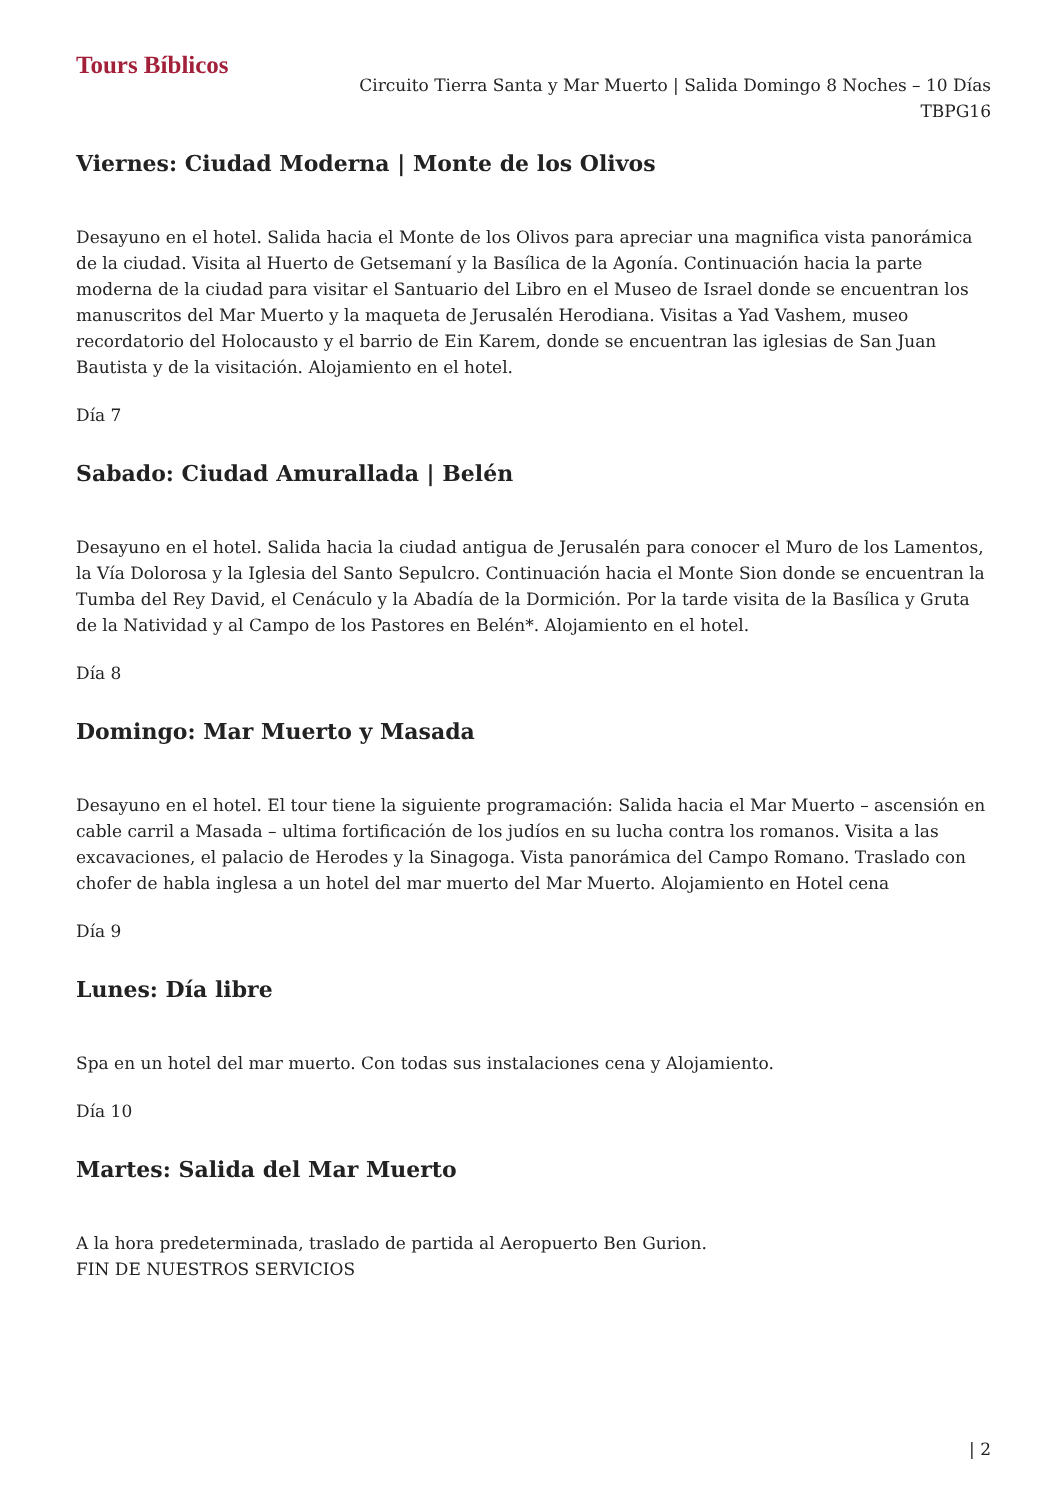Tours Bíblicos
Circuito Tierra Santa y Mar Muerto | Salida Domingo 8 Noches – 10 Días
TBPG16
Viernes: Ciudad Moderna | Monte de los Olivos
Desayuno en el hotel. Salida hacia el Monte de los Olivos para apreciar una magnifica vista panorámica de la ciudad. Visita al Huerto de Getsemaní y la Basílica de la Agonía. Continuación hacia la parte moderna de la ciudad para visitar el Santuario del Libro en el Museo de Israel donde se encuentran los manuscritos del Mar Muerto y la maqueta de Jerusalén Herodiana. Visitas a Yad Vashem, museo recordatorio del Holocausto y el barrio de Ein Karem, donde se encuentran las iglesias de San Juan Bautista y de la visitación. Alojamiento en el hotel.
Día 7
Sabado: Ciudad Amurallada | Belén
Desayuno en el hotel. Salida hacia la ciudad antigua de Jerusalén para conocer el Muro de los Lamentos, la Vía Dolorosa y la Iglesia del Santo Sepulcro. Continuación hacia el Monte Sion donde se encuentran la Tumba del Rey David, el Cenáculo y la Abadía de la Dormición. Por la tarde visita de la Basílica y Gruta de la Natividad y al Campo de los Pastores en Belén*. Alojamiento en el hotel.
Día 8
Domingo: Mar Muerto y Masada
Desayuno en el hotel. El tour tiene la siguiente programación: Salida hacia el Mar Muerto – ascensión en cable carril a Masada – ultima fortificación de los judíos en su lucha contra los romanos. Visita a las excavaciones, el palacio de Herodes y la Sinagoga. Vista panorámica del Campo Romano. Traslado con chofer de habla inglesa a un hotel del mar muerto del Mar Muerto. Alojamiento en Hotel cena
Día 9
Lunes: Día libre
Spa en un hotel del mar muerto. Con todas sus instalaciones cena y Alojamiento.
Día 10
Martes: Salida del Mar Muerto
A la hora predeterminada, traslado de partida al Aeropuerto Ben Gurion.
FIN DE NUESTROS SERVICIOS
| 2